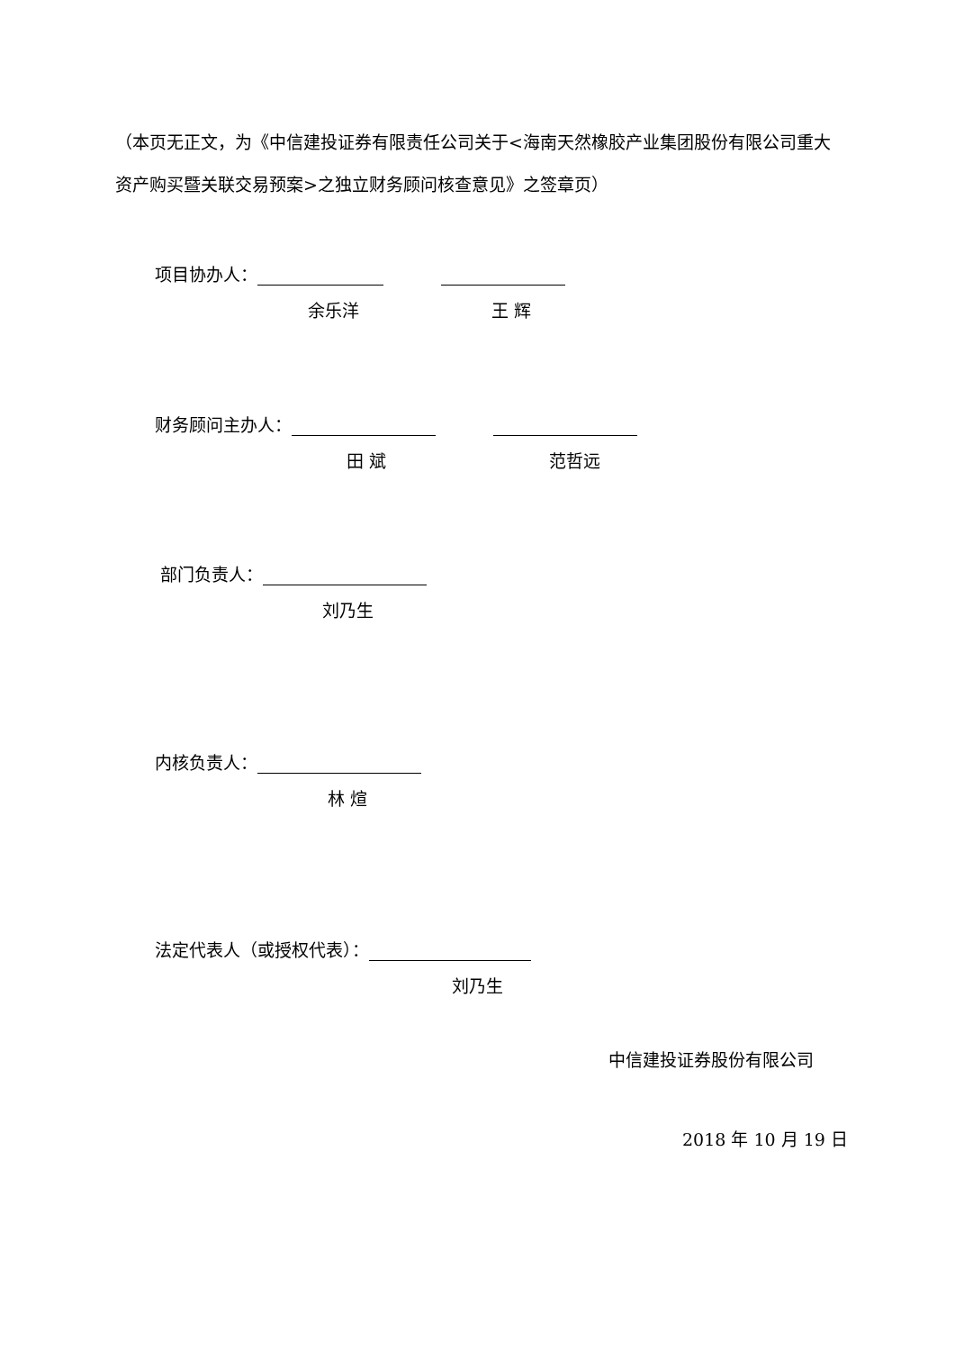（本页无正文，为《中信建投证券有限责任公司关于<海南天然橡胶产业集团股份有限公司重大资产购买暨关联交易预案>之独立财务顾问核查意见》之签章页）
项目协办人：
余乐洋 王 辉
财务顾问主办人：
田 斌 范哲远
部门负责人：
刘乃生
内核负责人：
林 煊
法定代表人（或授权代表）：
刘乃生
中信建投证券股份有限公司
2018 年 10 月 19 日